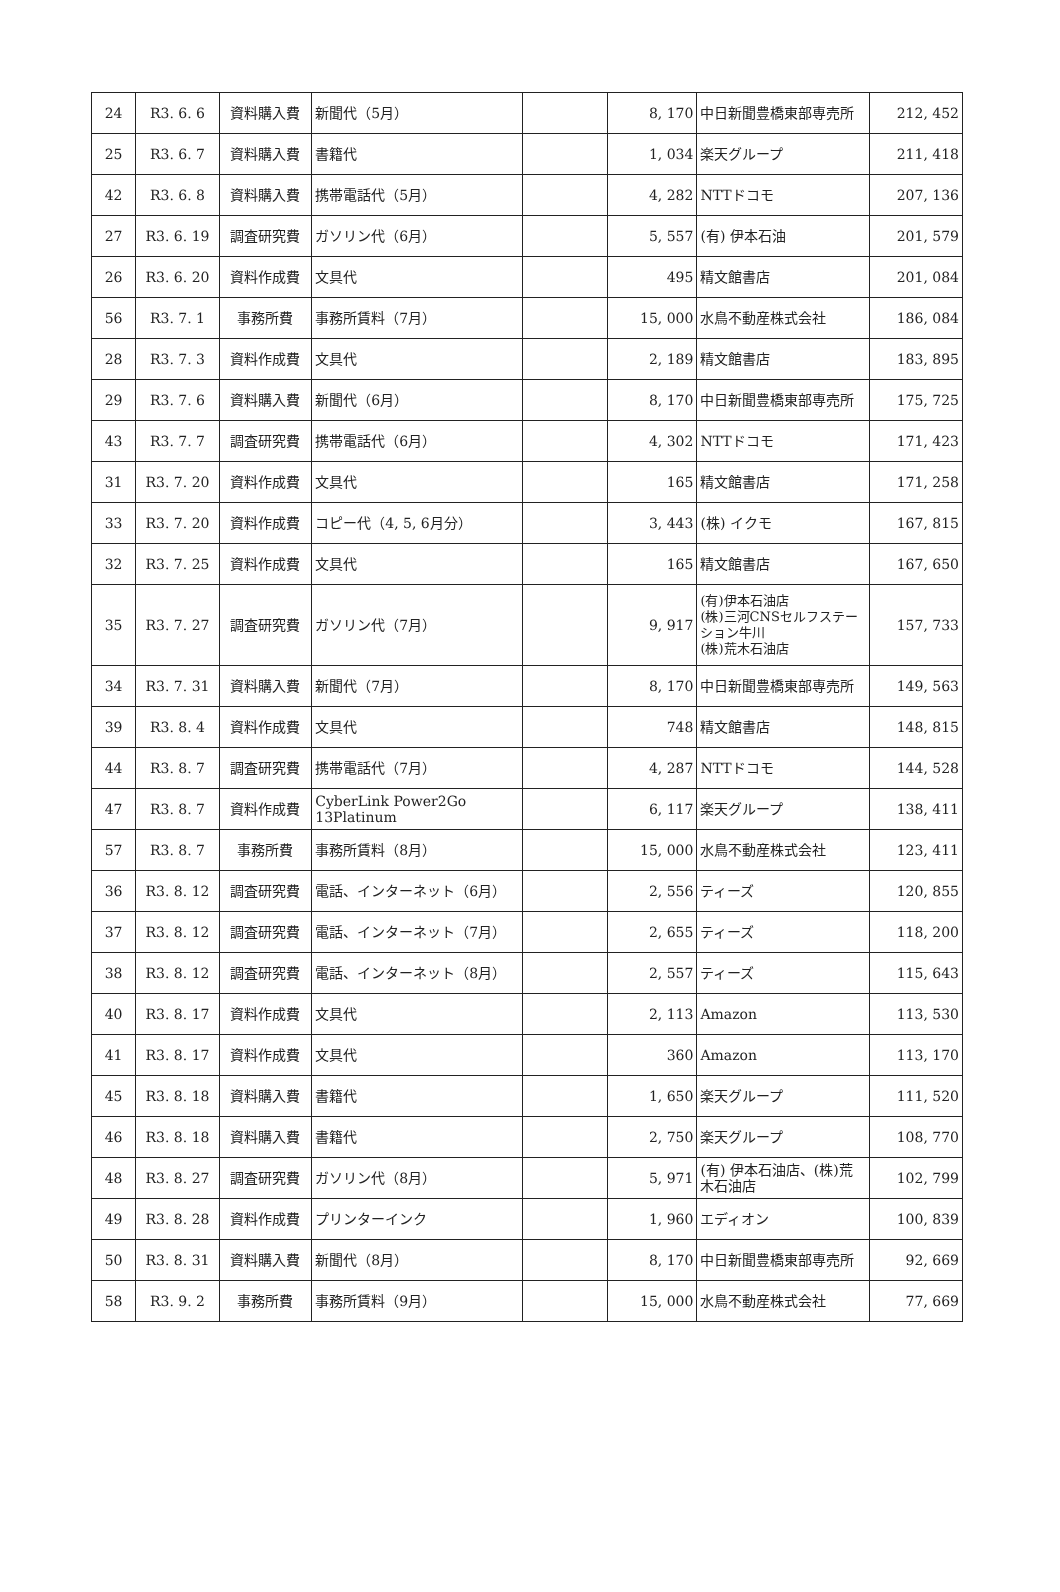| 24 | R3. 6. 6 | 資料購入費 | 新聞代（5月） | | 8, 170 | 中日新聞豊橋東部専売所 | 212, 452 |
| 25 | R3. 6. 7 | 資料購入費 | 書籍代 | | 1, 034 | 楽天グループ | 211, 418 |
| 42 | R3. 6. 8 | 資料購入費 | 携帯電話代（5月） | | 4, 282 | NTTドコモ | 207, 136 |
| 27 | R3. 6. 19 | 調査研究費 | ガソリン代（6月） | | 5, 557 | (有) 伊本石油 | 201, 579 |
| 26 | R3. 6. 20 | 資料作成費 | 文具代 | | 495 | 精文館書店 | 201, 084 |
| 56 | R3. 7. 1 | 事務所費 | 事務所賃料（7月） | | 15, 000 | 水鳥不動産株式会社 | 186, 084 |
| 28 | R3. 7. 3 | 資料作成費 | 文具代 | | 2, 189 | 精文館書店 | 183, 895 |
| 29 | R3. 7. 6 | 資料購入費 | 新聞代（6月） | | 8, 170 | 中日新聞豊橋東部専売所 | 175, 725 |
| 43 | R3. 7. 7 | 調査研究費 | 携帯電話代（6月） | | 4, 302 | NTTドコモ | 171, 423 |
| 31 | R3. 7. 20 | 資料作成費 | 文具代 | | 165 | 精文館書店 | 171, 258 |
| 33 | R3. 7. 20 | 資料作成費 | コピー代（4, 5, 6月分） | | 3, 443 | (株) イクモ | 167, 815 |
| 32 | R3. 7. 25 | 資料作成費 | 文具代 | | 165 | 精文館書店 | 167, 650 |
| 35 | R3. 7. 27 | 調査研究費 | ガソリン代（7月） | | 9, 917 | (有)伊本石油店 (株)三河CNSセルフステーション牛川 (株)荒木石油店 | 157, 733 |
| 34 | R3. 7. 31 | 資料購入費 | 新聞代（7月） | | 8, 170 | 中日新聞豊橋東部専売所 | 149, 563 |
| 39 | R3. 8. 4 | 資料作成費 | 文具代 | | 748 | 精文館書店 | 148, 815 |
| 44 | R3. 8. 7 | 調査研究費 | 携帯電話代（7月） | | 4, 287 | NTTドコモ | 144, 528 |
| 47 | R3. 8. 7 | 資料作成費 | CyberLink Power2Go 13Platinum | | 6, 117 | 楽天グループ | 138, 411 |
| 57 | R3. 8. 7 | 事務所費 | 事務所賃料（8月） | | 15, 000 | 水鳥不動産株式会社 | 123, 411 |
| 36 | R3. 8. 12 | 調査研究費 | 電話、インターネット（6月） | | 2, 556 | ティーズ | 120, 855 |
| 37 | R3. 8. 12 | 調査研究費 | 電話、インターネット（7月） | | 2, 655 | ティーズ | 118, 200 |
| 38 | R3. 8. 12 | 調査研究費 | 電話、インターネット（8月） | | 2, 557 | ティーズ | 115, 643 |
| 40 | R3. 8. 17 | 資料作成費 | 文具代 | | 2, 113 | Amazon | 113, 530 |
| 41 | R3. 8. 17 | 資料作成費 | 文具代 | | 360 | Amazon | 113, 170 |
| 45 | R3. 8. 18 | 資料購入費 | 書籍代 | | 1, 650 | 楽天グループ | 111, 520 |
| 46 | R3. 8. 18 | 資料購入費 | 書籍代 | | 2, 750 | 楽天グループ | 108, 770 |
| 48 | R3. 8. 27 | 調査研究費 | ガソリン代（8月） | | 5, 971 | (有) 伊本石油店、(株)荒木石油店 | 102, 799 |
| 49 | R3. 8. 28 | 資料作成費 | プリンターインク | | 1, 960 | エディオン | 100, 839 |
| 50 | R3. 8. 31 | 資料購入費 | 新聞代（8月） | | 8, 170 | 中日新聞豊橋東部専売所 | 92, 669 |
| 58 | R3. 9. 2 | 事務所費 | 事務所賃料（9月） | | 15, 000 | 水鳥不動産株式会社 | 77, 669 |